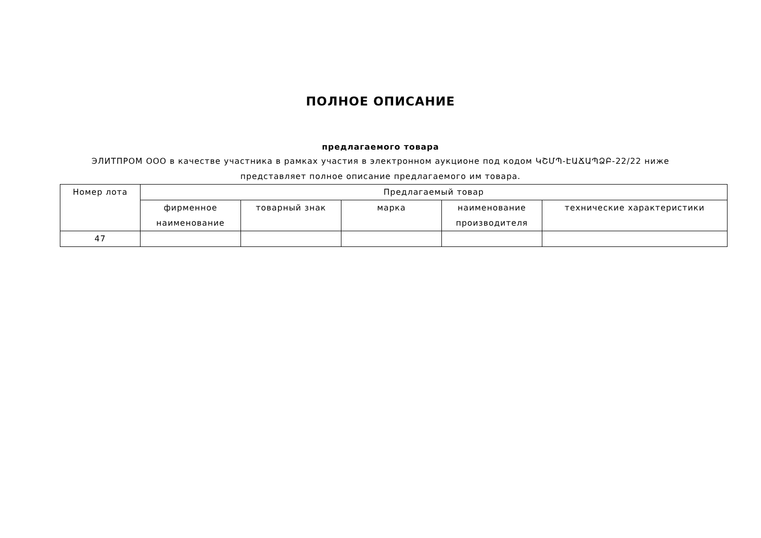ПОЛНОЕ ОПИСАНИЕ
предлагаемого товара
ЭЛИТПРОМ ООО в качестве участника в рамках участия в электронном аукционе под кодом ԿՇՄՊ-ԷԱՃԱՊՁԲ-22/22 ниже представляет полное описание предлагаемого им товара.
| Номер лота | Предлагаемый товар | | | | |
| --- | --- | --- | --- | --- | --- |
| | фирменное наименование | товарный знак | марка | наименование производителя | технические характеристики |
| 47 | | | | | |